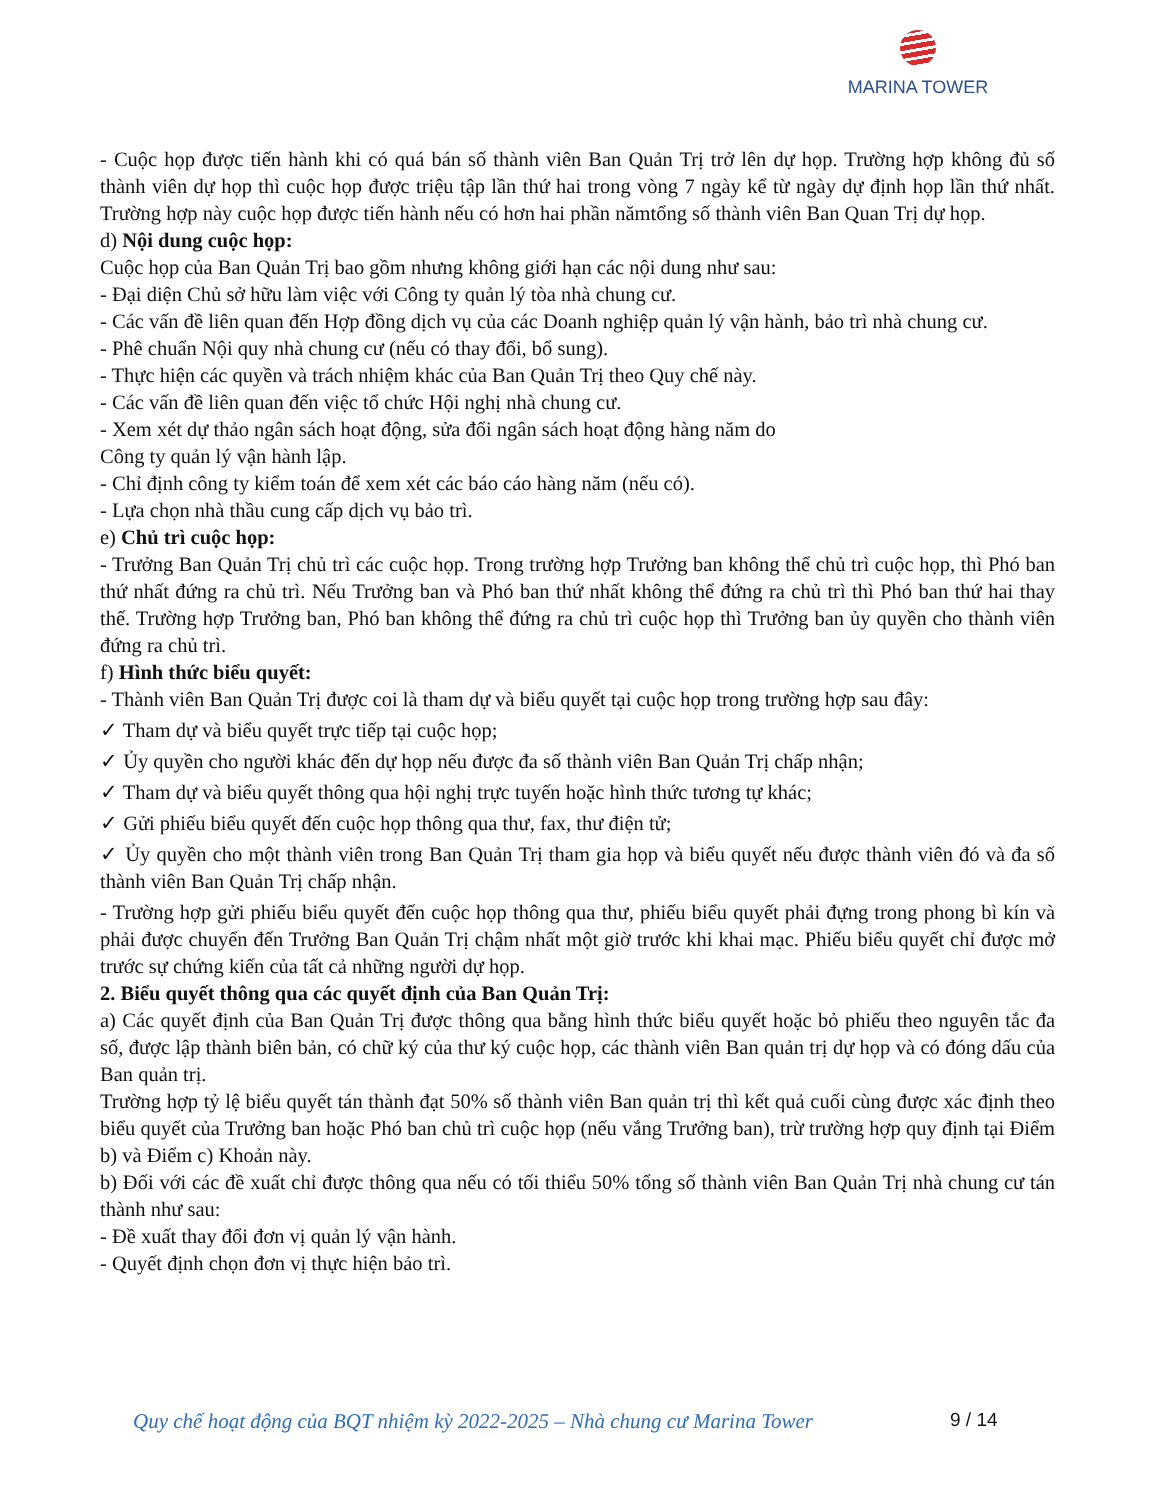MARINA TOWER
- Cuộc họp được tiến hành khi có quá bán số thành viên Ban Quản Trị trở lên dự họp. Trường hợp không đủ số thành viên dự họp thì cuộc họp được triệu tập lần thứ hai trong vòng 7 ngày kể từ ngày dự định họp lần thứ nhất. Trường hợp này cuộc họp được tiến hành nếu có hơn hai phần nămtổng số thành viên Ban Quan Trị dự họp.
d) Nội dung cuộc họp:
Cuộc họp của Ban Quản Trị bao gồm nhưng không giới hạn các nội dung như sau:
- Đại diện Chủ sở hữu làm việc với Công ty quản lý tòa nhà chung cư.
- Các vấn đề liên quan đến Hợp đồng dịch vụ của các Doanh nghiệp quản lý vận hành, bảo trì nhà chung cư.
- Phê chuẩn Nội quy nhà chung cư (nếu có thay đổi, bổ sung).
- Thực hiện các quyền và trách nhiệm khác của Ban Quản Trị theo Quy chế này.
- Các vấn đề liên quan đến việc tổ chức Hội nghị nhà chung cư.
- Xem xét dự thảo ngân sách hoạt động, sửa đổi ngân sách hoạt động hàng năm do
Công ty quản lý vận hành lập.
- Chỉ định công ty kiểm toán để xem xét các báo cáo hàng năm (nếu có).
- Lựa chọn nhà thầu cung cấp dịch vụ bảo trì.
e) Chủ trì cuộc họp:
- Trưởng Ban Quản Trị chủ trì các cuộc họp. Trong trường hợp Trưởng ban không thể chủ trì cuộc họp, thì Phó ban thứ nhất đứng ra chủ trì. Nếu Trưởng ban và Phó ban thứ nhất không thể đứng ra chủ trì thì Phó ban thứ hai thay thế. Trường hợp Trưởng ban, Phó ban không thể đứng ra chủ trì cuộc họp thì Trưởng ban ủy quyền cho thành viên đứng ra chủ trì.
f) Hình thức biểu quyết:
- Thành viên Ban Quản Trị được coi là tham dự và biểu quyết tại cuộc họp trong trường hợp sau đây:
✓ Tham dự và biểu quyết trực tiếp tại cuộc họp;
✓ Ủy quyền cho người khác đến dự họp nếu được đa số thành viên Ban Quản Trị chấp nhận;
✓ Tham dự và biểu quyết thông qua hội nghị trực tuyến hoặc hình thức tương tự khác;
✓ Gửi phiếu biểu quyết đến cuộc họp thông qua thư, fax, thư điện tử;
✓ Ủy quyền cho một thành viên trong Ban Quản Trị tham gia họp và biểu quyết nếu được thành viên đó và đa số thành viên Ban Quản Trị chấp nhận.
- Trường hợp gửi phiếu biểu quyết đến cuộc họp thông qua thư, phiếu biểu quyết phải đựng trong phong bì kín và phải được chuyển đến Trưởng Ban Quản Trị chậm nhất một giờ trước khi khai mạc. Phiếu biểu quyết chỉ được mở trước sự chứng kiến của tất cả những người dự họp.
2. Biểu quyết thông qua các quyết định của Ban Quản Trị:
a) Các quyết định của Ban Quản Trị được thông qua bằng hình thức biểu quyết hoặc bỏ phiếu theo nguyên tắc đa số, được lập thành biên bản, có chữ ký của thư ký cuộc họp, các thành viên Ban quản trị dự họp và có đóng dấu của Ban quản trị.
Trường hợp tỷ lệ biểu quyết tán thành đạt 50% số thành viên Ban quản trị thì kết quả cuối cùng được xác định theo biểu quyết của Trưởng ban hoặc Phó ban chủ trì cuộc họp (nếu vắng Trưởng ban), trừ trường hợp quy định tại Điểm b) và Điểm c) Khoản này.
b) Đối với các đề xuất chỉ được thông qua nếu có tối thiểu 50% tổng số thành viên Ban Quản Trị nhà chung cư tán thành như sau:
- Đề xuất thay đổi đơn vị quản lý vận hành.
- Quyết định chọn đơn vị thực hiện bảo trì.
Quy chế hoạt động của BQT nhiệm kỳ 2022-2025 – Nhà chung cư Marina Tower
9 / 14